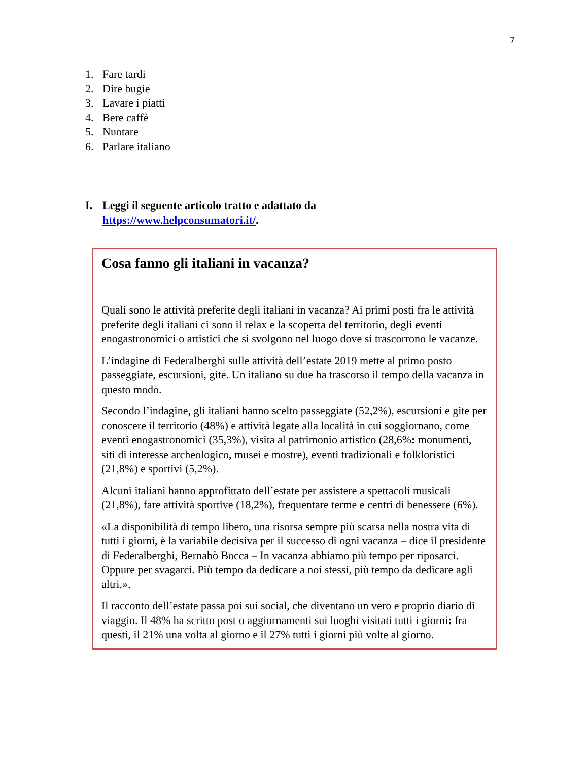7
1. Fare tardi
2. Dire bugie
3. Lavare i piatti
4. Bere caffè
5. Nuotare
6. Parlare italiano
I. Leggi il seguente articolo tratto e adattato da
https://www.helpconsumatori.it/.
Cosa fanno gli italiani in vacanza?
Quali sono le attività preferite degli italiani in vacanza? Ai primi posti fra le attività preferite degli italiani ci sono il relax e la scoperta del territorio, degli eventi enogastronomici o artistici che si svolgono nel luogo dove si trascorrono le vacanze.
L’indagine di Federalberghi sulle attività dell’estate 2019 mette al primo posto passeggiate, escursioni, gite. Un italiano su due ha trascorso il tempo della vacanza in questo modo.
Secondo l’indagine, gli italiani hanno scelto passeggiate (52,2%), escursioni e gite per conoscere il territorio (48%) e attività legate alla località in cui soggiornano, come eventi enogastronomici (35,3%), visita al patrimonio artistico (28,6%: monumenti, siti di interesse archeologico, musei e mostre), eventi tradizionali e folkloristici (21,8%) e sportivi (5,2%).
Alcuni italiani hanno approfittato dell’estate per assistere a spettacoli musicali (21,8%), fare attività sportive (18,2%), frequentare terme e centri di benessere (6%).
«La disponibilità di tempo libero, una risorsa sempre più scarsa nella nostra vita di tutti i giorni, è la variabile decisiva per il successo di ogni vacanza – dice il presidente di Federalberghi, Bernabò Bocca – In vacanza abbiamo più tempo per riposarci. Oppure per svagarci. Più tempo da dedicare a noi stessi, più tempo da dedicare agli altri.».
Il racconto dell’estate passa poi sui social, che diventano un vero e proprio diario di viaggio. Il 48% ha scritto post o aggiornamenti sui luoghi visitati tutti i giorni: fra questi, il 21% una volta al giorno e il 27% tutti i giorni più volte al giorno.